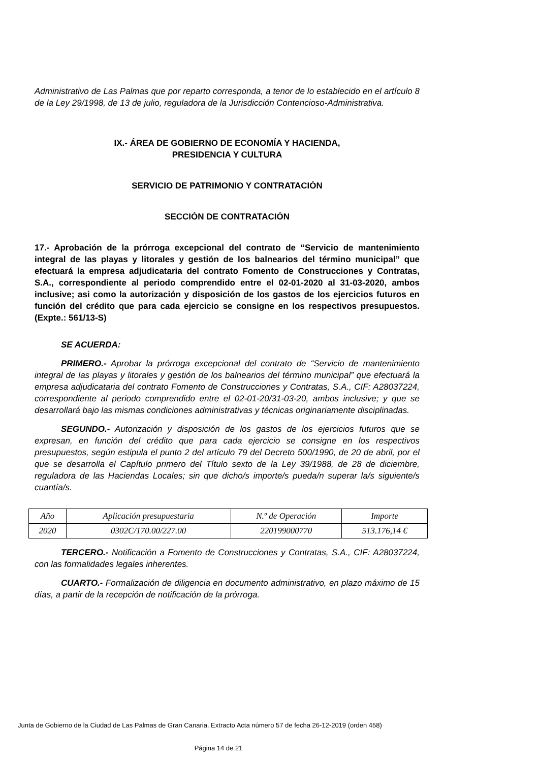Administrativo de Las Palmas que por reparto corresponda, a tenor de lo establecido en el artículo 8 de la Ley 29/1998, de 13 de julio, reguladora de la Jurisdicción Contencioso-Administrativa.
IX.- ÁREA DE GOBIERNO DE ECONOMÍA Y HACIENDA,
PRESIDENCIA Y CULTURA
SERVICIO DE PATRIMONIO Y CONTRATACIÓN
SECCIÓN DE CONTRATACIÓN
17.- Aprobación de la prórroga excepcional del contrato de “Servicio de mantenimiento integral de las playas y litorales y gestión de los balnearios del término municipal” que efectuará la empresa adjudicataria del contrato Fomento de Construcciones y Contratas, S.A., correspondiente al periodo comprendido entre el 02-01-2020 al 31-03-2020, ambos inclusive; asi como la autorización y disposición de los gastos de los ejercicios futuros en función del crédito que para cada ejercicio se consigne en los respectivos presupuestos. (Expte.: 561/13-S)
SE ACUERDA:
PRIMERO.- Aprobar la prórroga excepcional del contrato de “Servicio de mantenimiento integral de las playas y litorales y gestión de los balnearios del término municipal” que efectuará la empresa adjudicataria del contrato Fomento de Construcciones y Contratas, S.A., CIF: A28037224, correspondiente al periodo comprendido entre el 02-01-20/31-03-20, ambos inclusive; y que se desarrollará bajo las mismas condiciones administrativas y técnicas originariamente disciplinadas.
SEGUNDO.- Autorización y disposición de los gastos de los ejercicios futuros que se expresan, en función del crédito que para cada ejercicio se consigne en los respectivos presupuestos, según estipula el punto 2 del artículo 79 del Decreto 500/1990, de 20 de abril, por el que se desarrolla el Capítulo primero del Título sexto de la Ley 39/1988, de 28 de diciembre, reguladora de las Haciendas Locales; sin que dicho/s importe/s pueda/n superar la/s siguiente/s cuantía/s.
| Año | Aplicación presupuestaria | N.º de Operación | Importe |
| --- | --- | --- | --- |
| 2020 | 0302C/170.00/227.00 | 220199000770 | 513.176,14 € |
TERCERO.- Notificación a Fomento de Construcciones y Contratas, S.A., CIF: A28037224, con las formalidades legales inherentes.
CUARTO.- Formalización de diligencia en documento administrativo, en plazo máximo de 15 días, a partir de la recepción de notificación de la prórroga.
Junta de Gobierno de la Ciudad de Las Palmas de Gran Canaria. Extracto Acta número 57 de fecha 26-12-2019 (orden 458)
Página 14 de 21